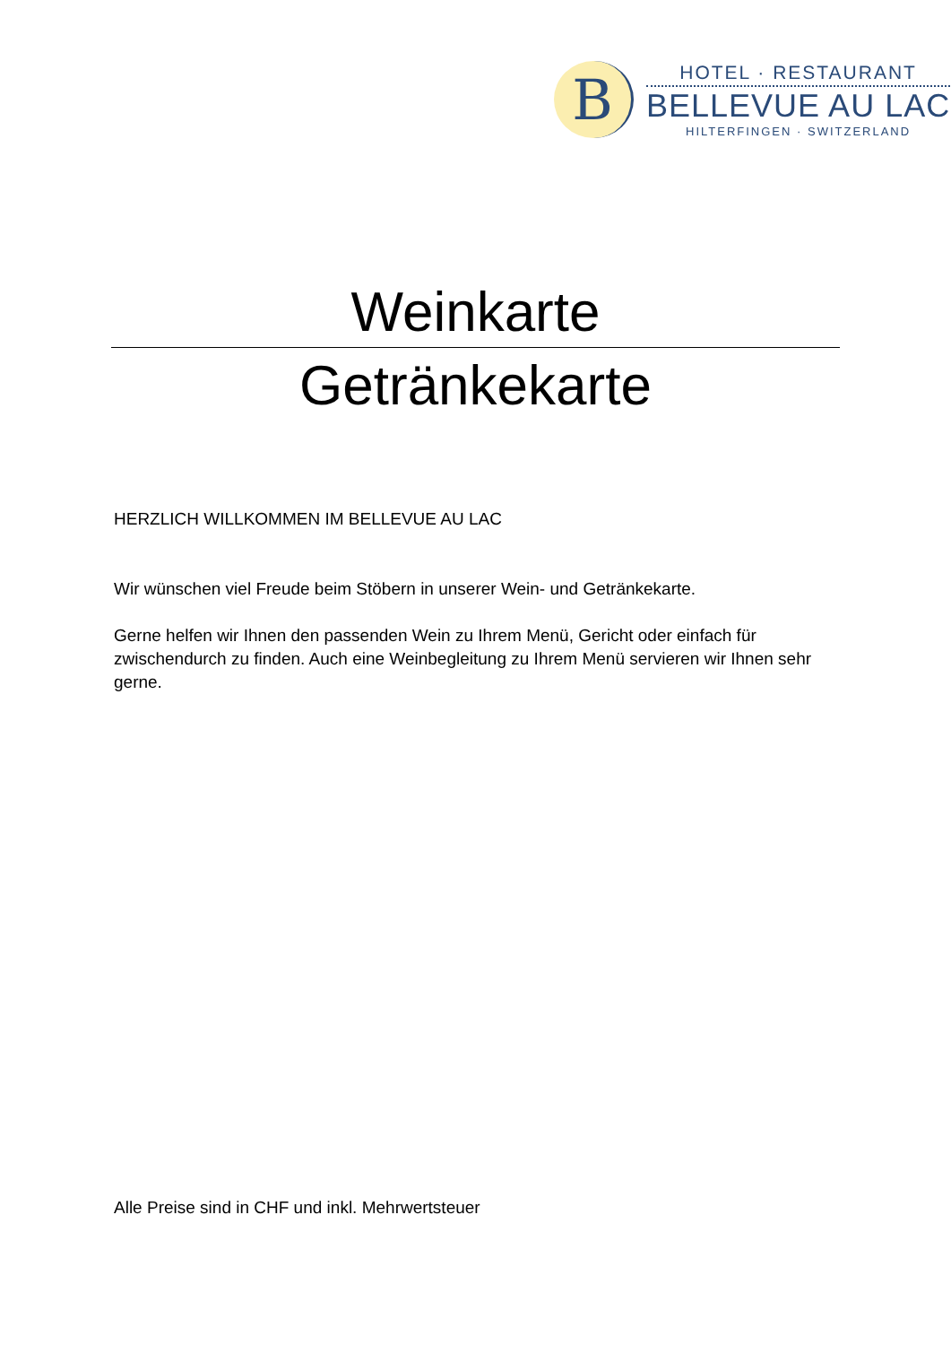B
HOTEL · RESTAURANT
BELLEVUE AU LAC
HILTERFINGEN · SWITZERLAND
Weinkarte
Getränkekarte
HERZLICH WILLKOMMEN IM BELLEVUE AU LAC
Wir wünschen viel Freude beim Stöbern in unserer Wein- und Getränkekarte.
Gerne helfen wir Ihnen den passenden Wein zu Ihrem Menü, Gericht oder einfach für zwischendurch zu finden. Auch eine Weinbegleitung zu Ihrem Menü servieren wir Ihnen sehr gerne.
Alle Preise sind in CHF und inkl. Mehrwertsteuer